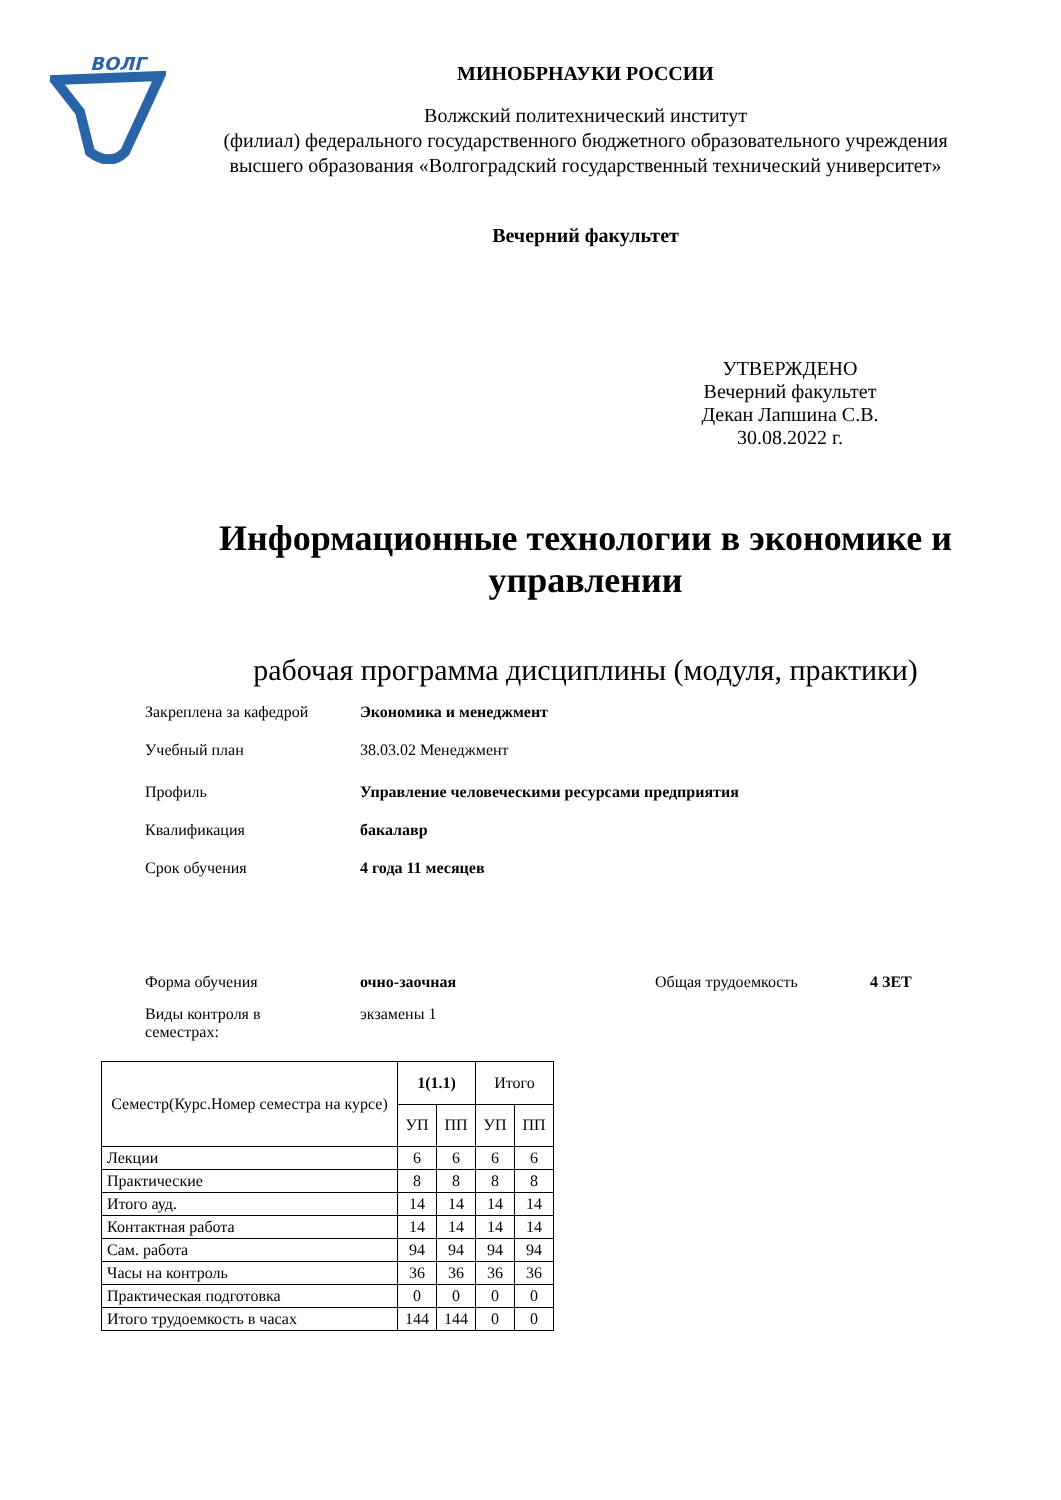ВОЛГ
МИНОБРНАУКИ РОССИИ
Волжский политехнический институт
(филиал) федерального государственного бюджетного образовательного учреждения
высшего образования «Волгоградский государственный технический университет»
Вечерний факультет
УТВЕРЖДЕНО
Вечерний факультет
Декан Лапшина С.В.
30.08.2022 г.
Информационные технологии в экономике и
управлении
рабочая программа дисциплины (модуля, практики)
Закреплена за кафедрой Экономика и менеджмент
Учебный план
38.03.02 Менеджмент
Профиль Управление человеческими ресурсами предприятия
Квалификация бакалавр
Срок обучения 4 года 11 месяцев
Форма обучения очно-заочная Общая трудоемкость 4 ЗЕТ
Виды контроля в
семестрах:
экзамены 1
| Семестр(Курс.Номер семестра на курсе) | 1(1.1) | | Итого | |
| --- | --- | --- | --- | --- |
| | УП | ПП | УП | ПП |
| Лекции | 6 | 6 | 6 | 6 |
| Практические | 8 | 8 | 8 | 8 |
| Итого ауд. | 14 | 14 | 14 | 14 |
| Контактная работа | 14 | 14 | 14 | 14 |
| Сам. работа | 94 | 94 | 94 | 94 |
| Часы на контроль | 36 | 36 | 36 | 36 |
| Практическая подготовка | 0 | 0 | 0 | 0 |
| Итого трудоемкость в часах | 144 | 144 | 0 | 0 |